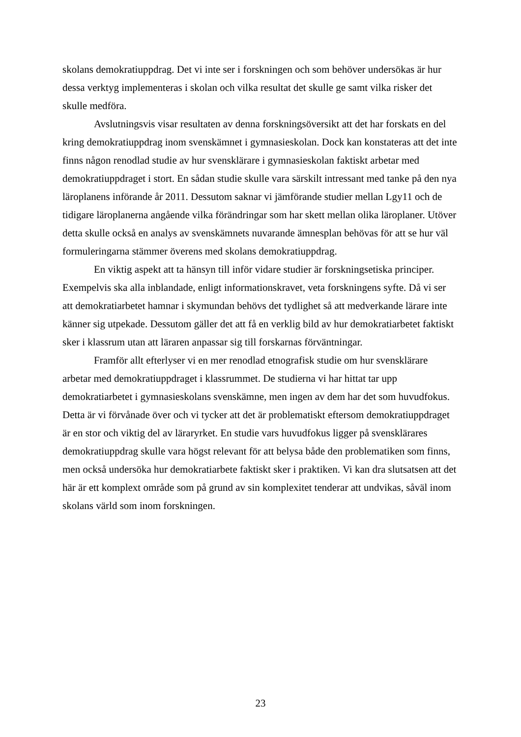skolans demokratiuppdrag. Det vi inte ser i forskningen och som behöver undersökas är hur dessa verktyg implementeras i skolan och vilka resultat det skulle ge samt vilka risker det skulle medföra.
Avslutningsvis visar resultaten av denna forskningsöversikt att det har forskats en del kring demokratiuppdrag inom svenskämnet i gymnasieskolan. Dock kan konstateras att det inte finns någon renodlad studie av hur svensklärare i gymnasieskolan faktiskt arbetar med demokratiuppdraget i stort. En sådan studie skulle vara särskilt intressant med tanke på den nya läroplanens införande år 2011. Dessutom saknar vi jämförande studier mellan Lgy11 och de tidigare läroplanerna angående vilka förändringar som har skett mellan olika läroplaner. Utöver detta skulle också en analys av svenskämnets nuvarande ämnesplan behövas för att se hur väl formuleringarna stämmer överens med skolans demokratiuppdrag.
En viktig aspekt att ta hänsyn till inför vidare studier är forskningsetiska principer. Exempelvis ska alla inblandade, enligt informationskravet, veta forskningens syfte. Då vi ser att demokratiarbetet hamnar i skymundan behövs det tydlighet så att medverkande lärare inte känner sig utpekade. Dessutom gäller det att få en verklig bild av hur demokratiarbetet faktiskt sker i klassrum utan att läraren anpassar sig till forskarnas förväntningar.
Framför allt efterlyser vi en mer renodlad etnografisk studie om hur svensklärare arbetar med demokratiuppdraget i klassrummet. De studierna vi har hittat tar upp demokratiarbetet i gymnasieskolans svenskämne, men ingen av dem har det som huvudfokus. Detta är vi förvånade över och vi tycker att det är problematiskt eftersom demokratiuppdraget är en stor och viktig del av läraryrket. En studie vars huvudfokus ligger på svensklärares demokratiuppdrag skulle vara högst relevant för att belysa både den problematiken som finns, men också undersöka hur demokratiarbete faktiskt sker i praktiken. Vi kan dra slutsatsen att det här är ett komplext område som på grund av sin komplexitet tenderar att undvikas, såväl inom skolans värld som inom forskningen.
23